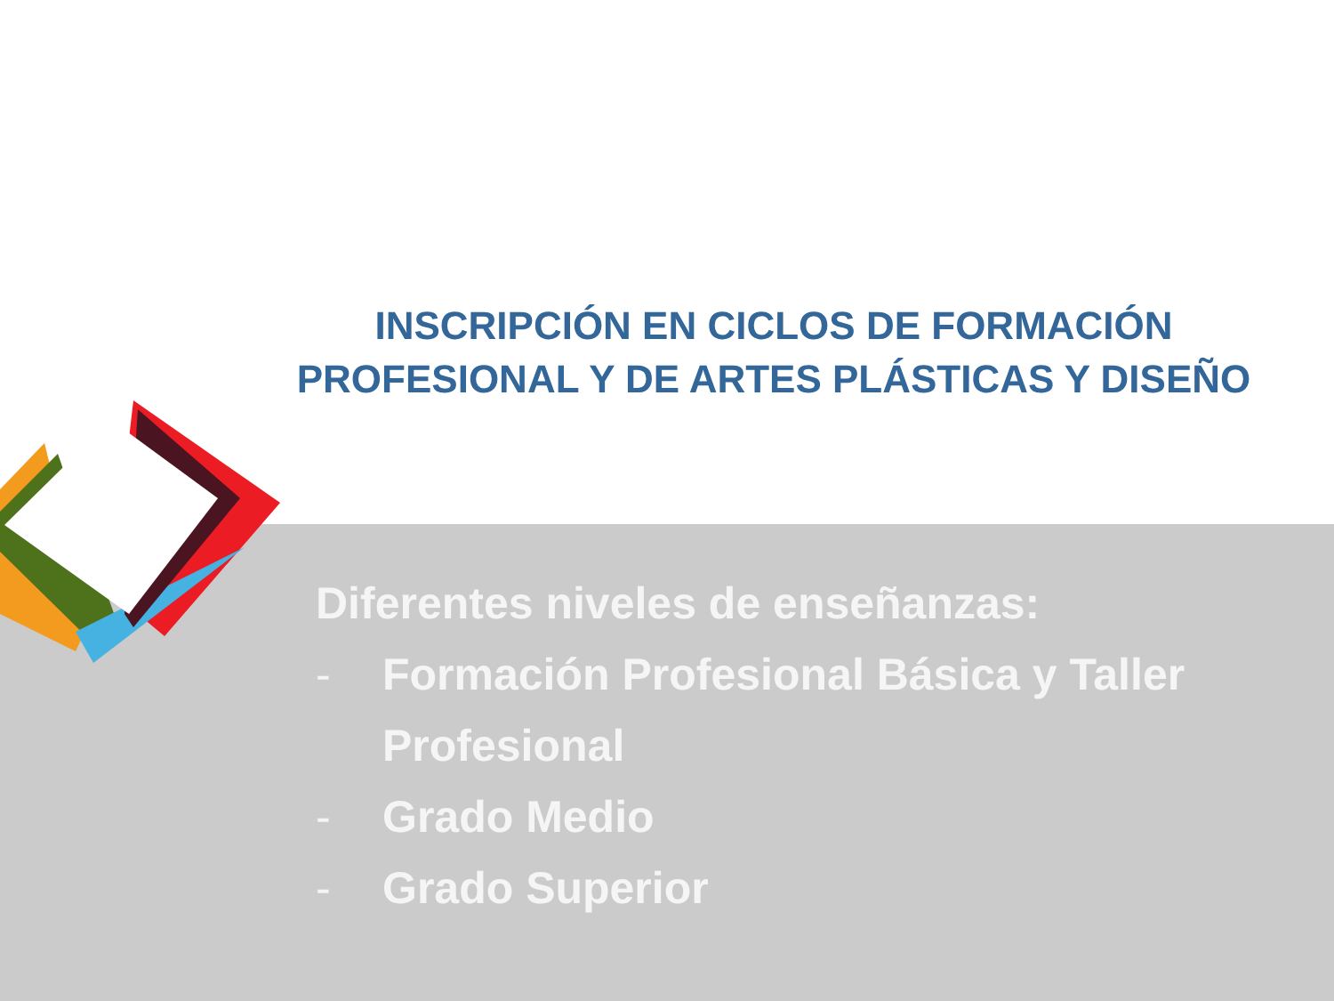INSCRIPCIÓN EN CICLOS DE FORMACIÓN PROFESIONAL Y DE ARTES PLÁSTICAS Y DISEÑO
Diferentes niveles de enseñanzas:
- Formación Profesional Básica y Taller
Profesional
- Grado Medio
- Grado Superior